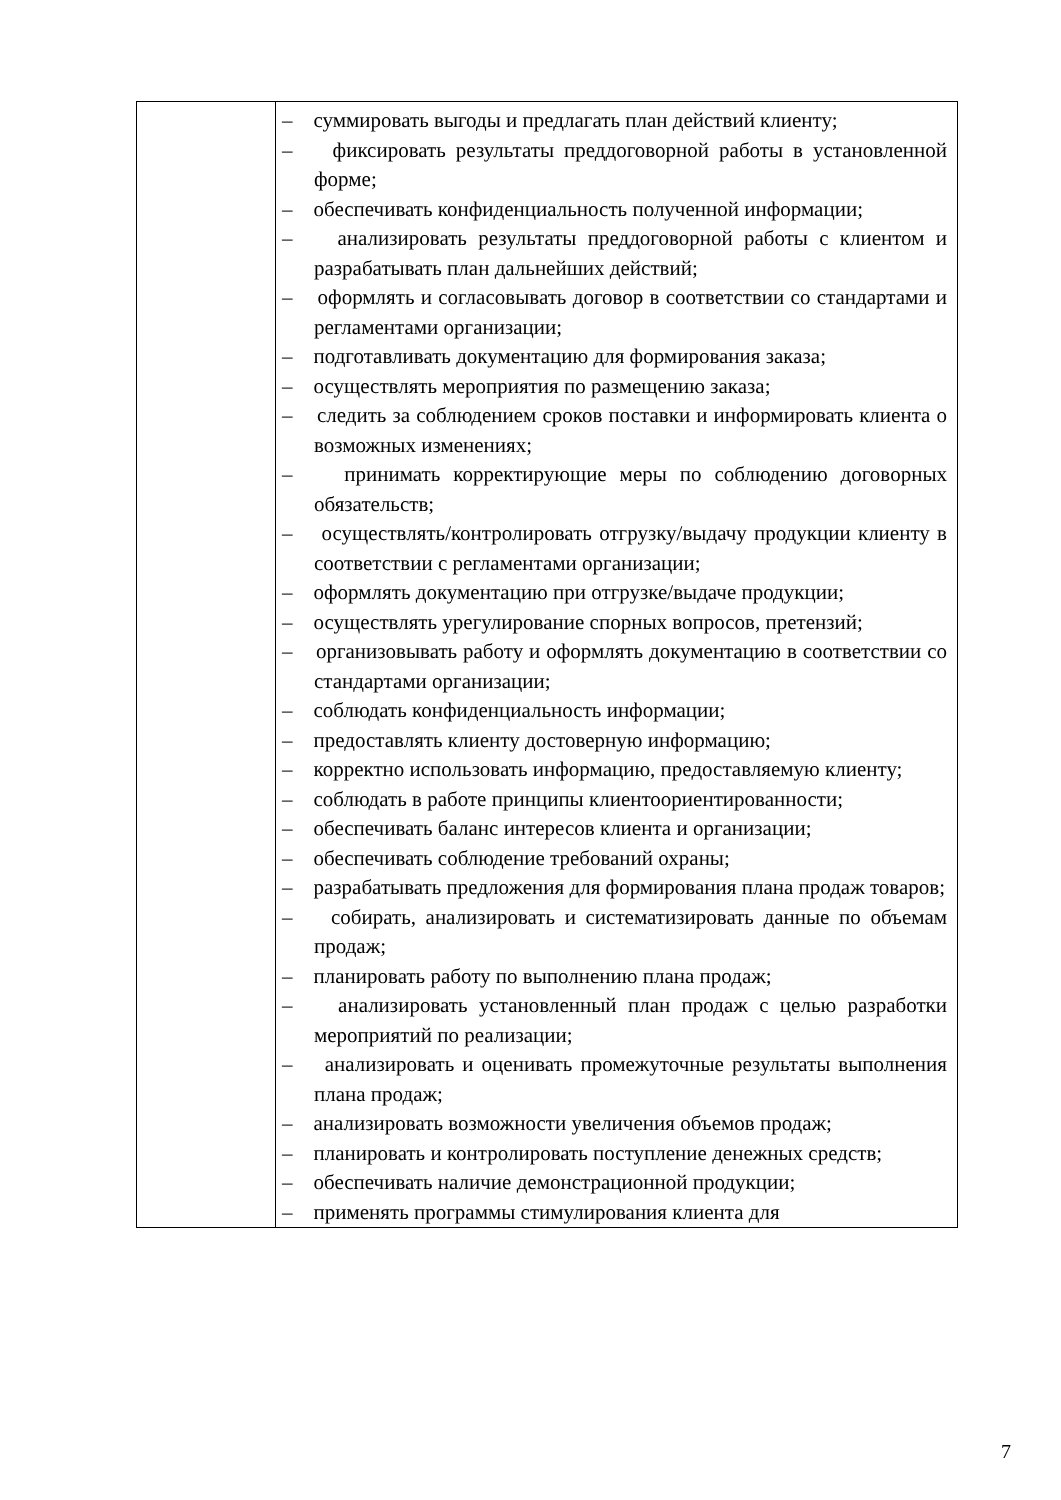| | – суммировать выгоды и предлагать план действий клиенту; – фиксировать результаты преддоговорной работы в установленной форме; – обеспечивать конфиденциальность полученной информации; – анализировать результаты преддоговорной работы с клиентом и разрабатывать план дальнейших действий; – оформлять и согласовывать договор в соответствии со стандартами и регламентами организации; – подготавливать документацию для формирования заказа; – осуществлять мероприятия по размещению заказа; – следить за соблюдением сроков поставки и информировать клиента о возможных изменениях; – принимать корректирующие меры по соблюдению договорных обязательств; – осуществлять/контролировать отгрузку/выдачу продукции клиенту в соответствии с регламентами организации; – оформлять документацию при отгрузке/выдаче продукции; – осуществлять урегулирование спорных вопросов, претензий; – организовывать работу и оформлять документацию в соответствии со стандартами организации; – соблюдать конфиденциальность информации; – предоставлять клиенту достоверную информацию; – корректно использовать информацию, предоставляемую клиенту; – соблюдать в работе принципы клиентоориентированности; – обеспечивать баланс интересов клиента и организации; – обеспечивать соблюдение требований охраны; – разрабатывать предложения для формирования плана продаж товаров; – собирать, анализировать и систематизировать данные по объемам продаж; – планировать работу по выполнению плана продаж; – анализировать установленный план продаж с целью разработки мероприятий по реализации; – анализировать и оценивать промежуточные результаты выполнения плана продаж; – анализировать возможности увеличения объемов продаж; – планировать и контролировать поступление денежных средств; – обеспечивать наличие демонстрационной продукции; – применять программы стимулирования клиента для |
7